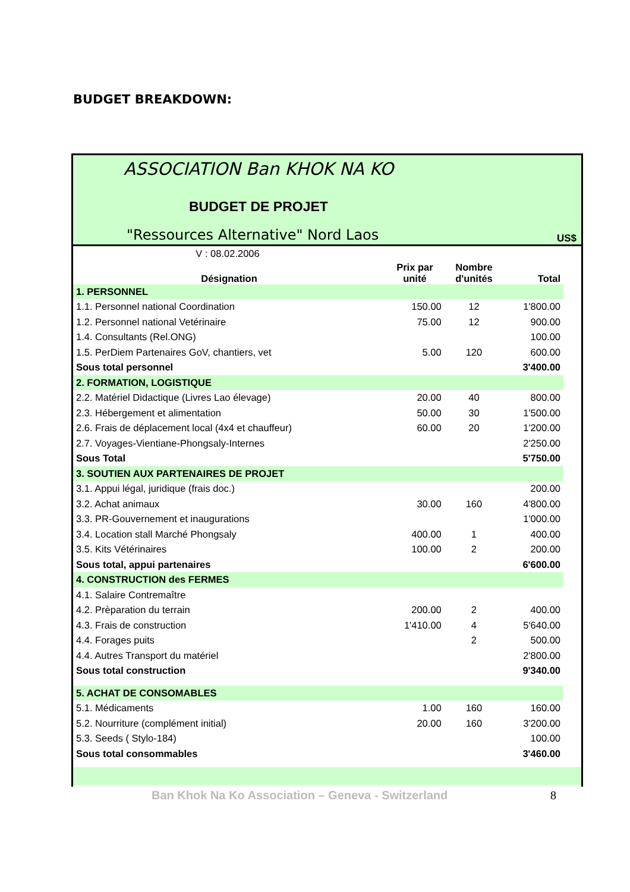BUDGET BREAKDOWN:
ASSOCIATION Ban KHOK NA KO
BUDGET DE PROJET
"Ressources Alternative" Nord Laos
US$
| V : 08.02.2006 | | | |
| Désignation | Prix par unité | Nombre d'unités | Total |
| 1. PERSONNEL | | | |
| 1.1. Personnel national Coordination | 150.00 | 12 | 1'800.00 |
| 1.2. Personnel national Vetérinaire | 75.00 | 12 | 900.00 |
| 1.4. Consultants (Rel.ONG) | | | 100.00 |
| 1.5. PerDiem Partenaires GoV, chantiers, vet | 5.00 | 120 | 600.00 |
| Sous total personnel | | | 3'400.00 |
| 2. FORMATION, LOGISTIQUE | | | |
| 2.2. Matériel Didactique (Livres Lao élevage) | 20.00 | 40 | 800.00 |
| 2.3. Hébergement et alimentation | 50.00 | 30 | 1'500.00 |
| 2.6. Frais de déplacement local (4x4 et chauffeur) | 60.00 | 20 | 1'200.00 |
| 2.7. Voyages-Vientiane-Phongsaly-Internes | | | 2'250.00 |
| Sous Total | | | 5'750.00 |
| 3. SOUTIEN AUX PARTENAIRES DE PROJET | | | |
| 3.1. Appui légal, juridique (frais doc.) | | | 200.00 |
| 3.2. Achat animaux | 30.00 | 160 | 4'800.00 |
| 3.3. PR-Gouvernement et inaugurations | | | 1'000.00 |
| 3.4. Location stall Marché Phongsaly | 400.00 | 1 | 400.00 |
| 3.5. Kits Vétérinaires | 100.00 | 2 | 200.00 |
| Sous total, appui partenaires | | | 6'600.00 |
| 4. CONSTRUCTION des FERMES | | | |
| 4.1. Salaire Contremaître | | | |
| 4.2. Prèparation du terrain | 200.00 | 2 | 400.00 |
| 4.3. Frais de construction | 1'410.00 | 4 | 5'640.00 |
| 4.4. Forages puits | | 2 | 500.00 |
| 4.4. Autres Transport du matériel | | | 2'800.00 |
| Sous total construction | | | 9'340.00 |
| 5. ACHAT DE CONSOMABLES | | | |
| 5.1. Médicaments | 1.00 | 160 | 160.00 |
| 5.2. Nourriture (complément initial) | 20.00 | 160 | 3'200.00 |
| 5.3. Seeds ( Stylo-184) | | | 100.00 |
| Sous total consommables | | | 3'460.00 |
Ban Khok Na Ko Association – Geneva - Switzerland
8